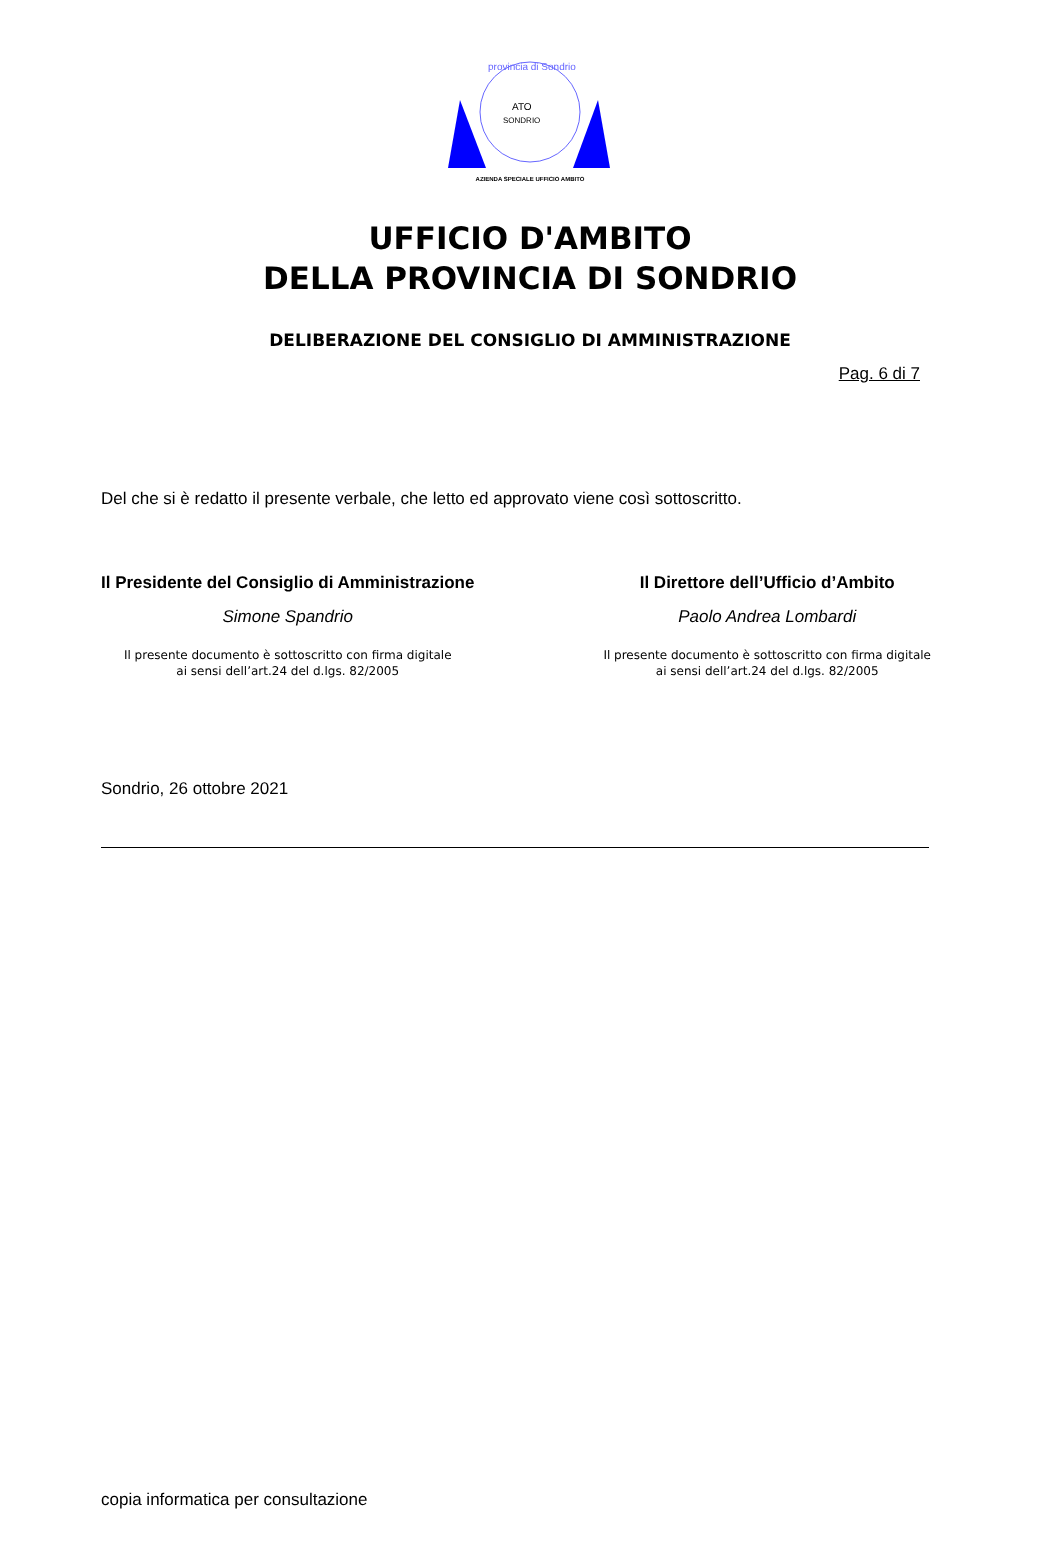provincia di Sondrio
ATO
SONDRIO
AZIENDA SPECIALE UFFICIO AMBITO
UFFICIO D'AMBITO
DELLA PROVINCIA DI SONDRIO
DELIBERAZIONE DEL CONSIGLIO DI AMMINISTRAZIONE
Pag. 6 di 7
Del che si è redatto il presente verbale, che letto ed approvato viene così sottoscritto.
Il Presidente del Consiglio di Amministrazione
Simone Spandrio
Il presente documento è sottoscritto con firma digitale
ai sensi dell’art.24 del d.lgs. 82/2005
Il Direttore dell’Ufficio d’Ambito
Paolo Andrea Lombardi
Il presente documento è sottoscritto con firma digitale
ai sensi dell’art.24 del d.lgs. 82/2005
Sondrio, 26 ottobre 2021
copia informatica per consultazione